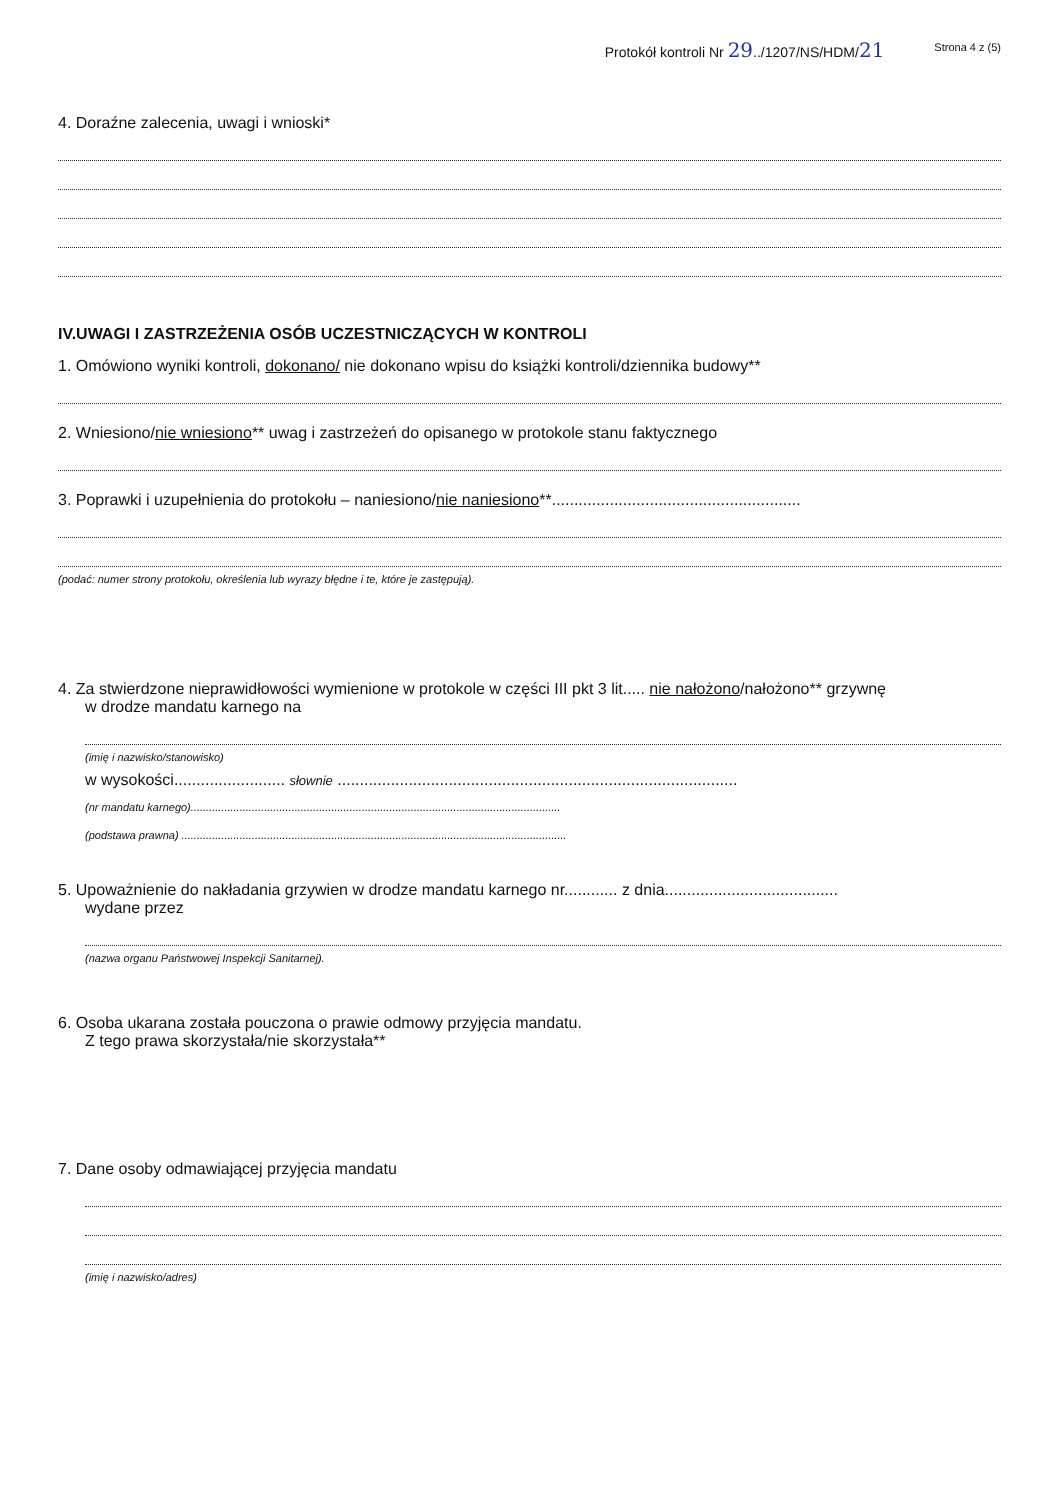Protokół kontroli Nr 29../1207/NS/HDM/21 Strona 4 z (5)
4. Doraźne zalecenia, uwagi i wnioski*
IV.UWAGI I ZASTRZEŻENIA OSÓB UCZESTNICZĄCYCH W KONTROLI
1. Omówiono wyniki kontroli, dokonano/ nie dokonano wpisu do książki kontroli/dziennika budowy**
2. Wniesiono/nie wniesiono** uwag i zastrzeżeń do opisanego w protokole stanu faktycznego
3. Poprawki i uzupełnienia do protokołu – naniesiono/nie naniesiono**........................................................
(podać: numer strony protokołu, określenia lub wyrazy błędne i te, które je zastępują).
4. Za stwierdzone nieprawidłowości wymienione w protokole w części III pkt 3 lit..... nie nałożono/nałożono** grzywnę
w drodze mandatu karnego na
(imię i nazwisko/stanowisko)
w wysokości......................... słownie ..........................................................................................
(nr mandatu karnego).........................................................................................................................
(podstawa prawna) ..............................................................................................................................
5. Upoważnienie do nakładania grzywien w drodze mandatu karnego nr............ z dnia.......................................
wydane przez
(nazwa organu Państwowej Inspekcji Sanitarnej).
6. Osoba ukarana została pouczona o prawie odmowy przyjęcia mandatu.
Z tego prawa skorzystała/nie skorzystała**
7. Dane osoby odmawiającej przyjęcia mandatu
(imię i nazwisko/adres)